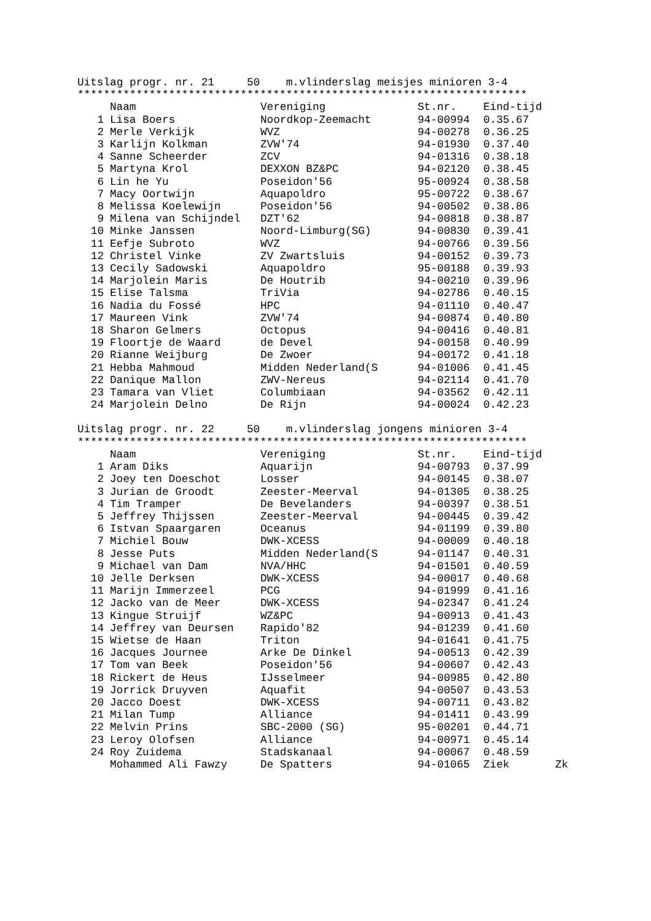Uitslag progr. nr. 21     50    m.vlinderslag meisjes minioren 3-4
*********************************************************************
| | Naam | Vereniging | St.nr. | Eind-tijd |
| --- | --- | --- | --- | --- |
| 1 | Lisa Boers | Noordkop-Zeemacht | 94-00994 | 0.35.67 |
| 2 | Merle Verkijk | WVZ | 94-00278 | 0.36.25 |
| 3 | Karlijn Kolkman | ZVW'74 | 94-01930 | 0.37.40 |
| 4 | Sanne Scheerder | ZCV | 94-01316 | 0.38.18 |
| 5 | Martyna Krol | DEXXON BZ&PC | 94-02120 | 0.38.45 |
| 6 | Lin he Yu | Poseidon'56 | 95-00924 | 0.38.58 |
| 7 | Macy Oortwijn | Aquapoldro | 95-00722 | 0.38.67 |
| 8 | Melissa Koelewijn | Poseidon'56 | 94-00502 | 0.38.86 |
| 9 | Milena van Schijndel | DZT'62 | 94-00818 | 0.38.87 |
| 10 | Minke Janssen | Noord-Limburg(SG) | 94-00830 | 0.39.41 |
| 11 | Eefje Subroto | WVZ | 94-00766 | 0.39.56 |
| 12 | Christel Vinke | ZV Zwartsluis | 94-00152 | 0.39.73 |
| 13 | Cecily Sadowski | Aquapoldro | 95-00188 | 0.39.93 |
| 14 | Marjolein Maris | De Houtrib | 94-00210 | 0.39.96 |
| 15 | Elise Talsma | TriVia | 94-02786 | 0.40.15 |
| 16 | Nadia du Fossé | HPC | 94-01110 | 0.40.47 |
| 17 | Maureen Vink | ZVW'74 | 94-00874 | 0.40.80 |
| 18 | Sharon Gelmers | Octopus | 94-00416 | 0.40.81 |
| 19 | Floortje de Waard | de Devel | 94-00158 | 0.40.99 |
| 20 | Rianne Weijburg | De Zwoer | 94-00172 | 0.41.18 |
| 21 | Hebba Mahmoud | Midden Nederland(S | 94-01006 | 0.41.45 |
| 22 | Danique Mallon | ZWV-Nereus | 94-02114 | 0.41.70 |
| 23 | Tamara van Vliet | Columbiaan | 94-03562 | 0.42.11 |
| 24 | Marjolein Delno | De Rijn | 94-00024 | 0.42.23 |
Uitslag progr. nr. 22     50    m.vlinderslag jongens minioren 3-4
*********************************************************************
| | Naam | Vereniging | St.nr. | Eind-tijd | |
| --- | --- | --- | --- | --- | --- |
| 1 | Aram Diks | Aquarijn | 94-00793 | 0.37.99 | |
| 2 | Joey ten Doeschot | Losser | 94-00145 | 0.38.07 | |
| 3 | Jurian de Groodt | Zeester-Meerval | 94-01305 | 0.38.25 | |
| 4 | Tim Tramper | De Bevelanders | 94-00397 | 0.38.51 | |
| 5 | Jeffrey Thijssen | Zeester-Meerval | 94-00445 | 0.39.42 | |
| 6 | Istvan Spaargaren | Oceanus | 94-01199 | 0.39.80 | |
| 7 | Michiel Bouw | DWK-XCESS | 94-00009 | 0.40.18 | |
| 8 | Jesse Puts | Midden Nederland(S | 94-01147 | 0.40.31 | |
| 9 | Michael van Dam | NVA/HHC | 94-01501 | 0.40.59 | |
| 10 | Jelle Derksen | DWK-XCESS | 94-00017 | 0.40.68 | |
| 11 | Marijn Immerzeel | PCG | 94-01999 | 0.41.16 | |
| 12 | Jacko van de Meer | DWK-XCESS | 94-02347 | 0.41.24 | |
| 13 | Kingue Struijf | WZ&PC | 94-00913 | 0.41.43 | |
| 14 | Jeffrey van Deursen | Rapido'82 | 94-01239 | 0.41.60 | |
| 15 | Wietse de Haan | Triton | 94-01641 | 0.41.75 | |
| 16 | Jacques Journee | Arke De Dinkel | 94-00513 | 0.42.39 | |
| 17 | Tom van Beek | Poseidon'56 | 94-00607 | 0.42.43 | |
| 18 | Rickert de Heus | IJsselmeer | 94-00985 | 0.42.80 | |
| 19 | Jorrick Druyven | Aquafit | 94-00507 | 0.43.53 | |
| 20 | Jacco Doest | DWK-XCESS | 94-00711 | 0.43.82 | |
| 21 | Milan Tump | Alliance | 94-01411 | 0.43.99 | |
| 22 | Melvin Prins | SBC-2000 (SG) | 95-00201 | 0.44.71 | |
| 23 | Leroy Olofsen | Alliance | 94-00971 | 0.45.14 | |
| 24 | Roy Zuidema | Stadskanaal | 94-00067 | 0.48.59 | |
| | Mohammed Ali Fawzy | De Spatters | 94-01065 | Ziek | Zk |